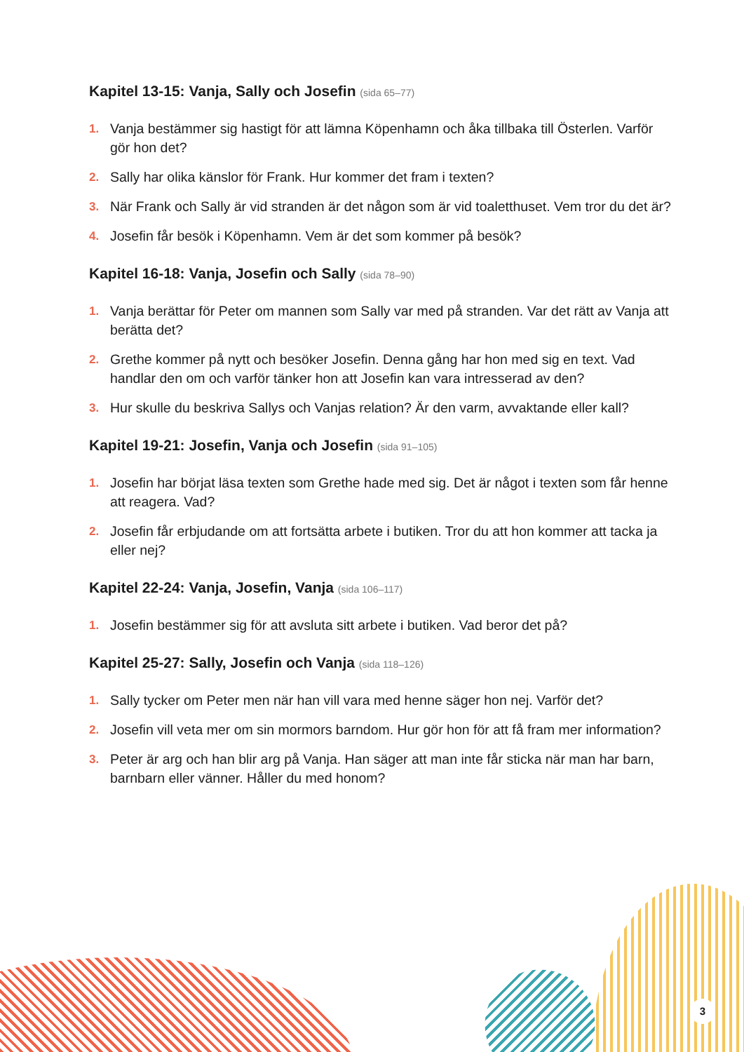Kapitel 13-15: Vanja, Sally och Josefin (sida 65–77)
1. Vanja bestämmer sig hastigt för att lämna Köpenhamn och åka tillbaka till Österlen. Varför gör hon det?
2. Sally har olika känslor för Frank. Hur kommer det fram i texten?
3. När Frank och Sally är vid stranden är det någon som är vid toaletthuset. Vem tror du det är?
4. Josefin får besök i Köpenhamn. Vem är det som kommer på besök?
Kapitel 16-18: Vanja, Josefin och Sally (sida 78–90)
1. Vanja berättar för Peter om mannen som Sally var med på stranden. Var det rätt av Vanja att berätta det?
2. Grethe kommer på nytt och besöker Josefin. Denna gång har hon med sig en text. Vad handlar den om och varför tänker hon att Josefin kan vara intresserad av den?
3. Hur skulle du beskriva Sallys och Vanjas relation? Är den varm, avvaktande eller kall?
Kapitel 19-21: Josefin, Vanja och Josefin (sida 91–105)
1. Josefin har börjat läsa texten som Grethe hade med sig. Det är något i texten som får henne att reagera. Vad?
2. Josefin får erbjudande om att fortsätta arbete i butiken. Tror du att hon kommer att tacka ja eller nej?
Kapitel 22-24: Vanja, Josefin, Vanja (sida 106–117)
1. Josefin bestämmer sig för att avsluta sitt arbete i butiken. Vad beror det på?
Kapitel 25-27: Sally, Josefin och Vanja (sida 118–126)
1. Sally tycker om Peter men när han vill vara med henne säger hon nej. Varför det?
2. Josefin vill veta mer om sin mormors barndom. Hur gör hon för att få fram mer information?
3. Peter är arg och han blir arg på Vanja. Han säger att man inte får sticka när man har barn, barnbarn eller vänner. Håller du med honom?
3